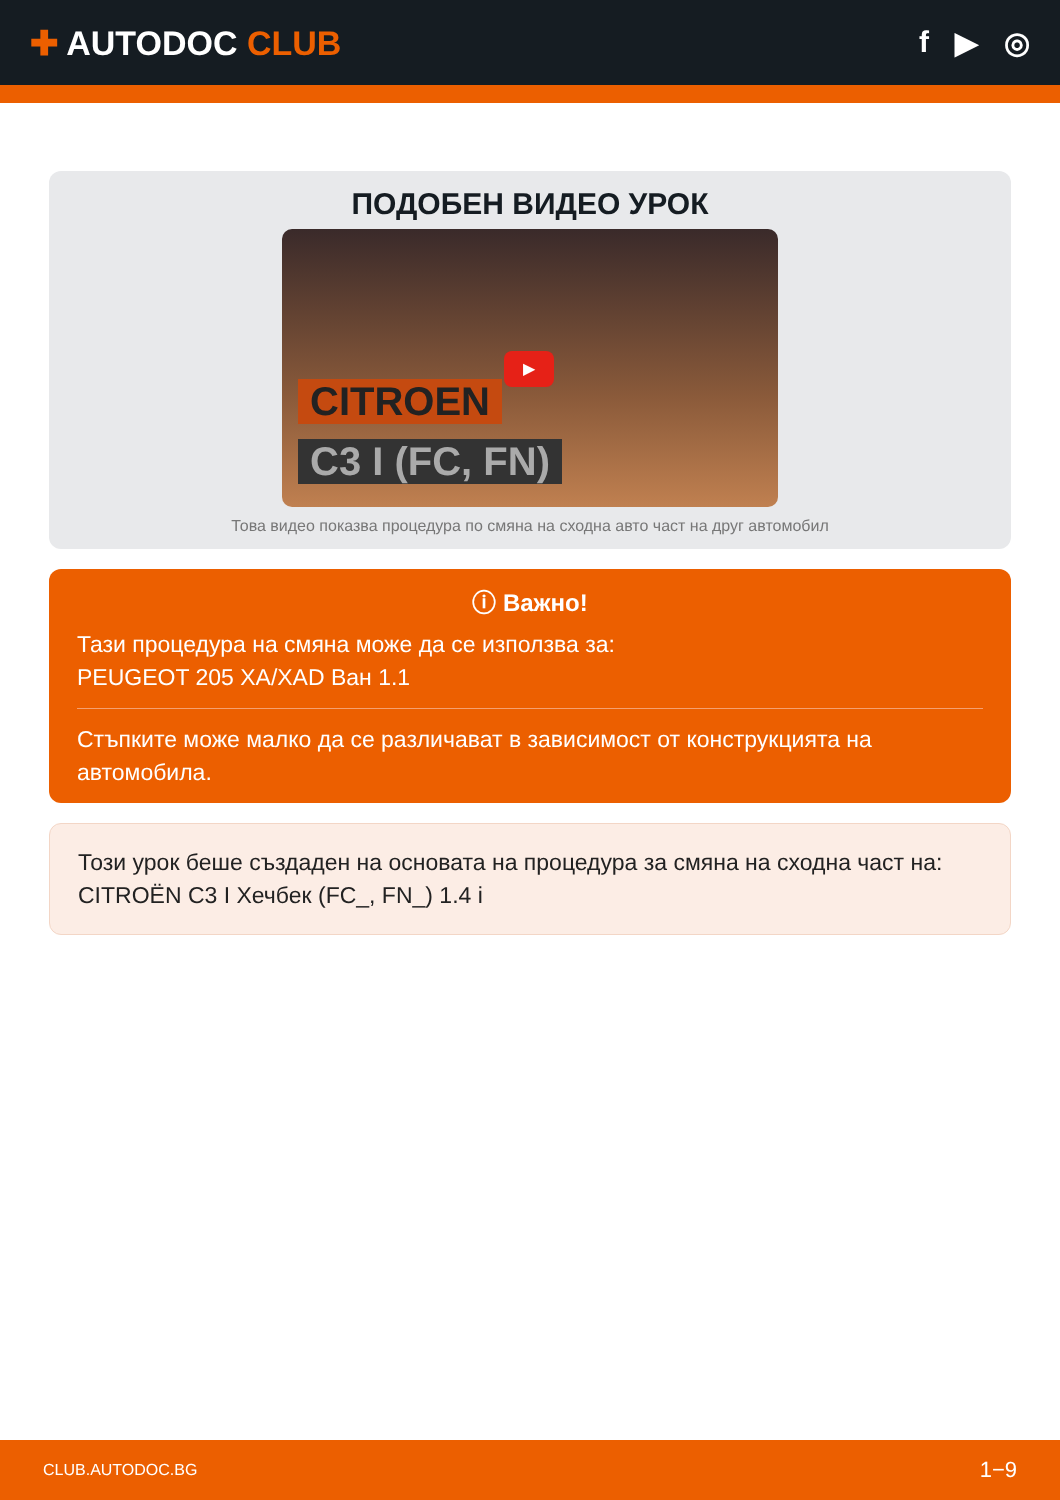✚ AUTODOC CLUB f ▶ ◎
ПОДОБЕН ВИДЕО УРОК
▶
CITROEN
C3 I (FC, FN)
Това видео показва процедура по смяна на сходна авто част на друг автомобил
ⓘ Важно!
Тази процедура на смяна може да се използва за:
PEUGEOT 205 XA/XAD Ван 1.1
Стъпките може малко да се различават в зависимост от конструкцията на автомобила.
Този урок беше създаден на основата на процедура за смяна на сходна част на: CITROËN C3 I Хечбек (FC_, FN_) 1.4 i
CLUB.AUTODOC.BG 1−9